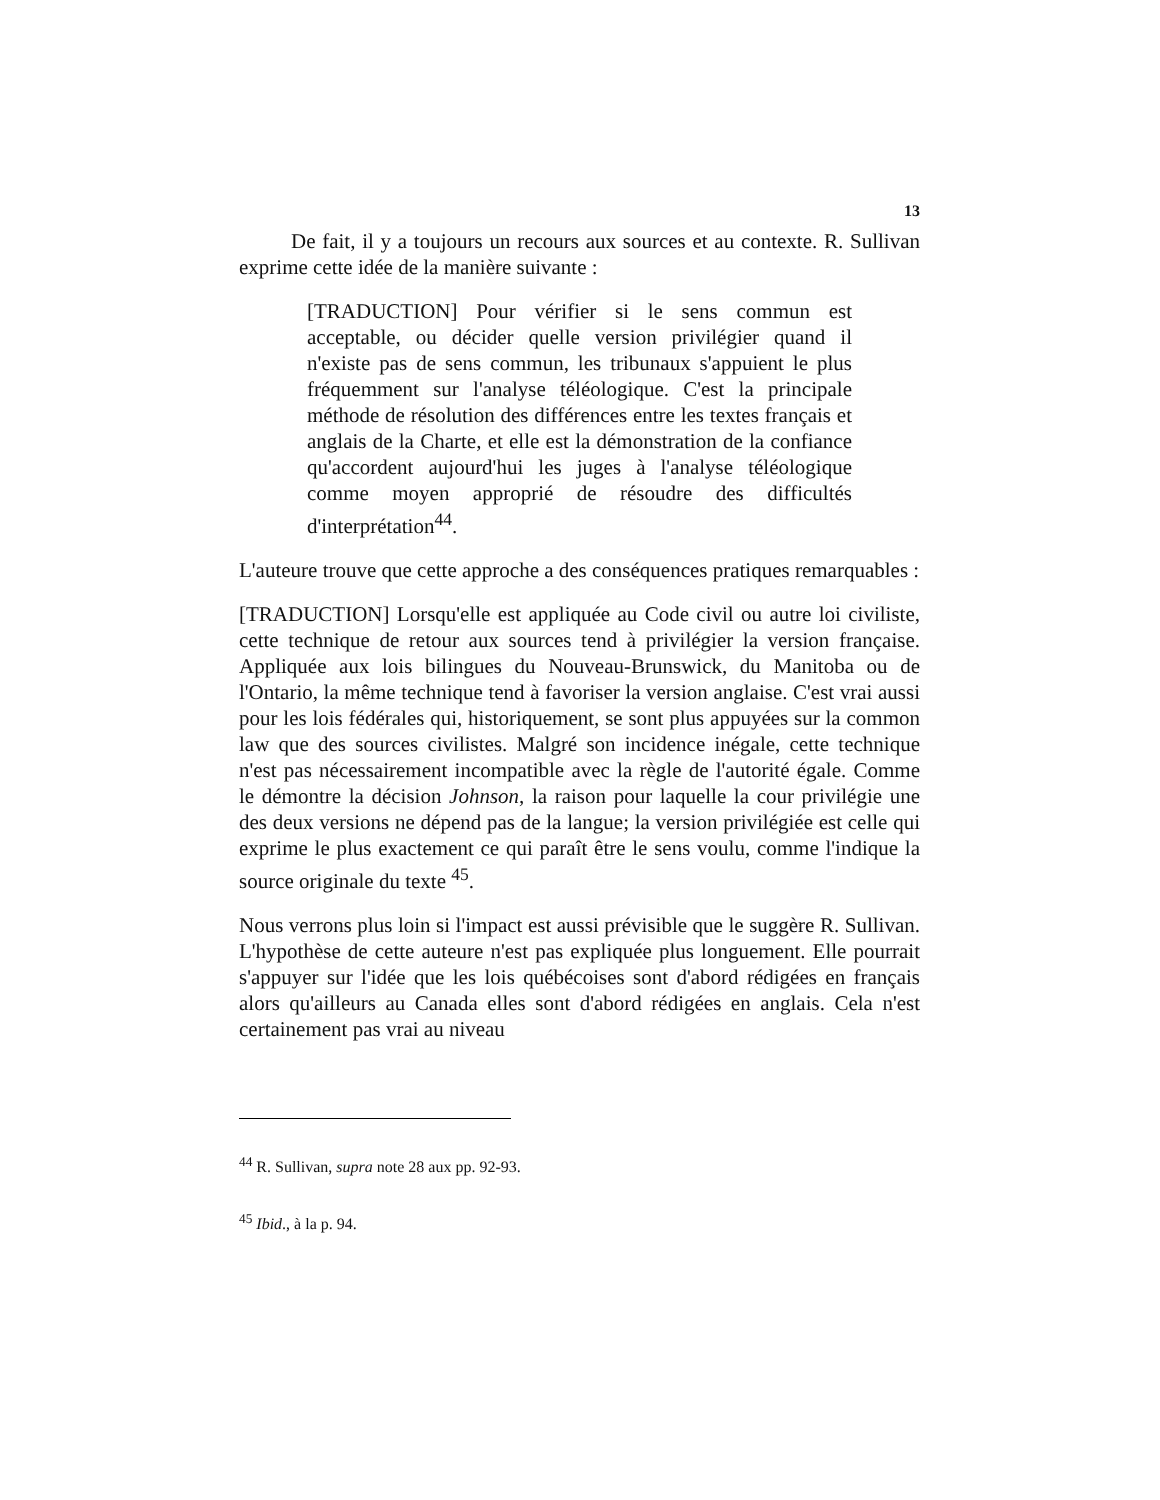13
De fait, il y a toujours un recours aux sources et au contexte. R. Sullivan exprime cette idée de la manière suivante :
[TRADUCTION] Pour vérifier si le sens commun est acceptable, ou décider quelle version privilégier quand il n'existe pas de sens commun, les tribunaux s'appuient le plus fréquemment sur l'analyse téléologique. C'est la principale méthode de résolution des différences entre les textes français et anglais de la Charte, et elle est la démonstration de la confiance qu'accordent aujourd'hui les juges à l'analyse téléologique comme moyen approprié de résoudre des difficultés d'interprétation<sup>44</sup>.
L'auteure trouve que cette approche a des conséquences pratiques remarquables :
[TRADUCTION] Lorsqu'elle est appliquée au Code civil ou autre loi civiliste, cette technique de retour aux sources tend à privilégier la version française. Appliquée aux lois bilingues du Nouveau-Brunswick, du Manitoba ou de l'Ontario, la même technique tend à favoriser la version anglaise. C'est vrai aussi pour les lois fédérales qui, historiquement, se sont plus appuyées sur la common law que des sources civilistes. Malgré son incidence inégale, cette technique n'est pas nécessairement incompatible avec la règle de l'autorité égale. Comme le démontre la décision Johnson, la raison pour laquelle la cour privilégie une des deux versions ne dépend pas de la langue; la version privilégiée est celle qui exprime le plus exactement ce qui paraît être le sens voulu, comme l'indique la source originale du texte <sup>45</sup>.
Nous verrons plus loin si l'impact est aussi prévisible que le suggère R. Sullivan. L'hypothèse de cette auteure n'est pas expliquée plus longuement. Elle pourrait s'appuyer sur l'idée que les lois québécoises sont d'abord rédigées en français alors qu'ailleurs au Canada elles sont d'abord rédigées en anglais. Cela n'est certainement pas vrai au niveau
<sup>44</sup> R. Sullivan, supra note 28 aux pp. 92-93.
<sup>45</sup> Ibid., à la p. 94.